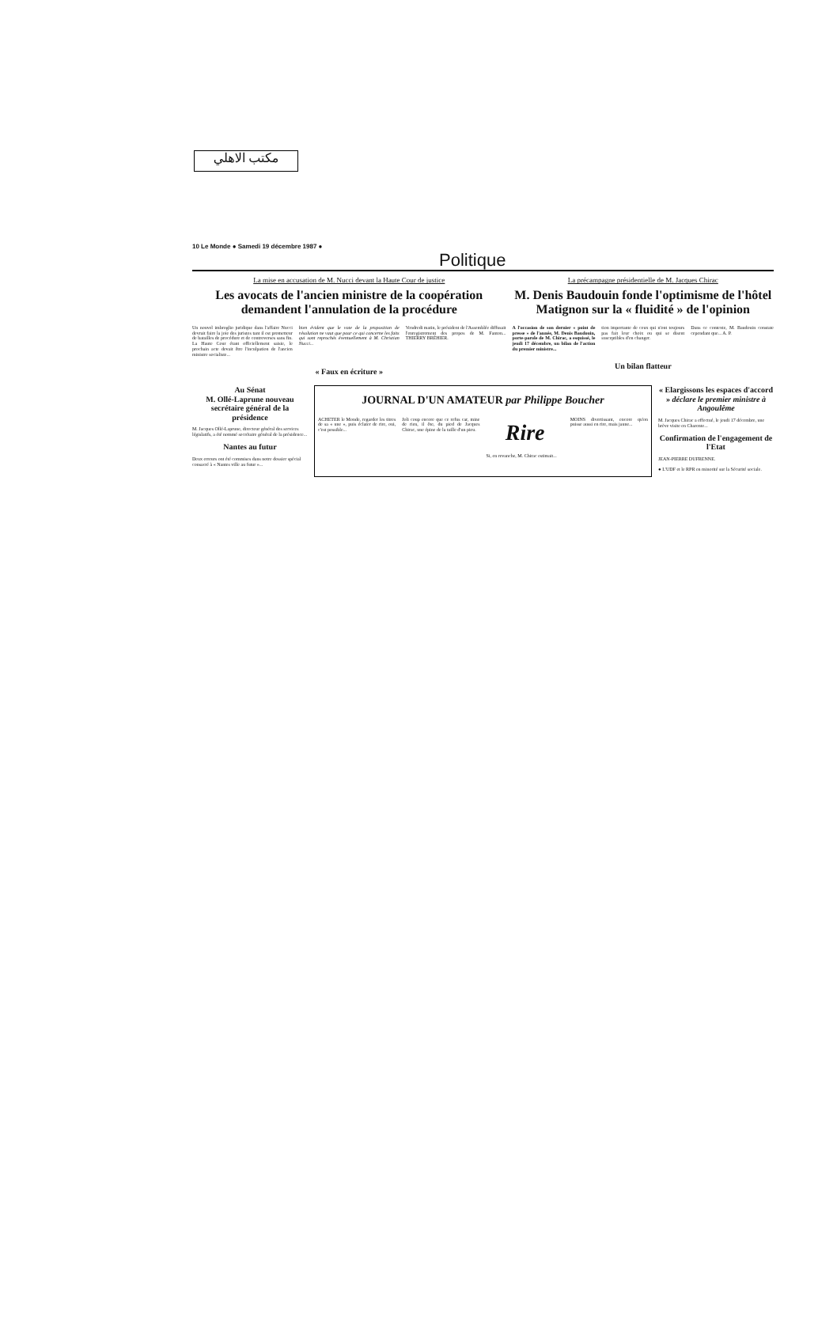مكتب الاهلي
10 Le Monde ● Samedi 19 décembre 1987 ●
Politique
La mise en accusation de M. Nucci devant la Haute Cour de justice
Les avocats de l'ancien ministre de la coopération demandent l'annulation de la procédure
Un nouvel imbroglio juridique dans l'affaire Nucci devrait faire la joie des juristes tant il est prometteur de batailles de procédure et de controverses sans fin. La Haute Cour étant officiellement saisie, le prochain acte devait être l'inculpation de l'ancien ministre socialiste...
bien évident que le vote de la proposition de résolution ne vaut que pour ce qui concerne les faits qui sont reprochés éventuellement à M. Christian Nucci...
Vendredi matin, le président de l'Assemblée diffusait l'enregistrement des propos de M. Fanton... THIERRY BRÉHIER.
« Faux en écriture »
La précampagne présidentielle de M. Jacques Chirac
M. Denis Baudouin fonde l'optimisme de l'hôtel Matignon sur la « fluidité » de l'opinion
A l'occasion de son dernier « point de presse » de l'année, M. Denis Baudouin, porte-parole de M. Chirac, a esquissé, le jeudi 17 décembre, un bilan de l'action du premier ministre...
tion importante de ceux qui n'ont toujours pas fait leur choix ou qui se disent susceptibles d'en changer.
Dans ce contexte, M. Baudouin constate cependant que... A. P.
Un bilan flatteur
Au Sénat
M. Ollé-Laprune nouveau secrétaire général de la présidence
M. Jacques Ollé-Laprune, directeur général des services législatifs, a été nommé secrétaire général de la présidence...
Nantes au futur
Deux erreurs ont été commises dans notre dossier spécial consacré à « Nantes ville au futur »...
JOURNAL D'UN AMATEUR par Philippe Boucher
ACHETER le Monde, regarder les titres de sa « une », puis éclater de rire, oui, c'est possible...
Joli coup encore que ce refus car, mine de rien, il ôte, du pied de Jacques Chirac, une épine de la taille d'un pieu.
Rire
Si, en revanche, M. Chirac estimait...
MOINS divertissant, encore qu'on puisse aussi en rire, mais jaune...
« Elargissons les espaces d'accord » déclare le premier ministre à Angoulême
M. Jacques Chirac a effectué, le jeudi 17 décembre, une brève visite en Charente...
Confirmation de l'engagement de l'Etat
JEAN-PIERRE DUFRENNE.
● L'UDF et le RPR en minorité sur la Sécurité sociale.